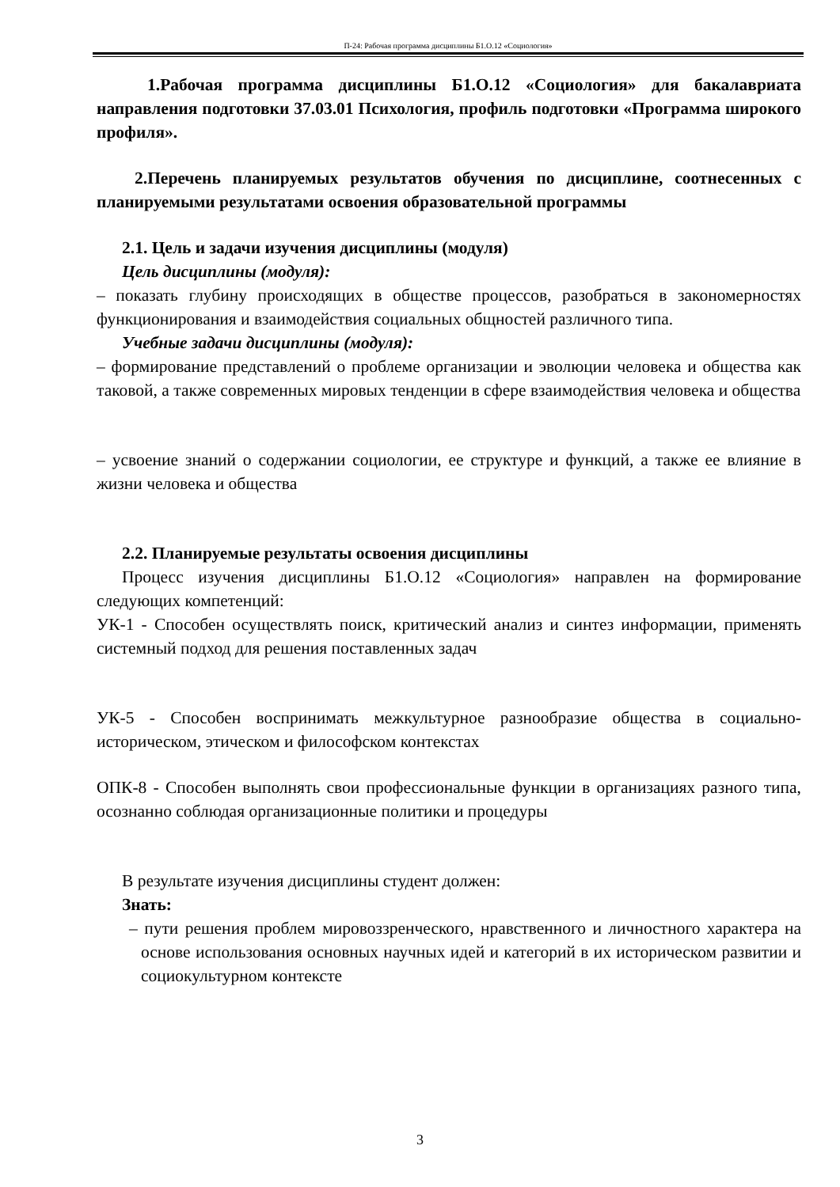П-24: Рабочая программа дисциплины Б1.О.12 «Социология»
1.Рабочая программа дисциплины Б1.О.12 «Социология» для бакалавриата направления подготовки 37.03.01 Психология, профиль подготовки «Программа широкого профиля».
2.Перечень планируемых результатов обучения по дисциплине, соотнесенных с планируемыми результатами освоения образовательной программы
2.1. Цель и задачи изучения дисциплины (модуля)
Цель дисциплины (модуля):
– показать глубину происходящих в обществе процессов, разобраться в закономерностях функционирования и взаимодействия социальных общностей различного типа.
Учебные задачи дисциплины (модуля):
– формирование представлений о проблеме организации и эволюции человека и общества как таковой, а также современных мировых тенденции в сфере взаимодействия человека и общества
– усвоение знаний о содержании социологии, ее структуре и функций, а также ее влияние в жизни человека и общества
2.2. Планируемые результаты освоения дисциплины
Процесс изучения дисциплины Б1.О.12 «Социология» направлен на формирование следующих компетенций:
УК-1 - Способен осуществлять поиск, критический анализ и синтез информации, применять системный подход для решения поставленных задач
УК-5 - Способен воспринимать межкультурное разнообразие общества в социально-историческом, этическом и философском контекстах
ОПК-8 - Способен выполнять свои профессиональные функции в организациях разного типа, осознанно соблюдая организационные политики и процедуры
В результате изучения дисциплины студент должен:
Знать:
– пути решения проблем мировоззренческого, нравственного и личностного характера на основе использования основных научных идей и категорий в их историческом развитии и социокультурном контексте
3